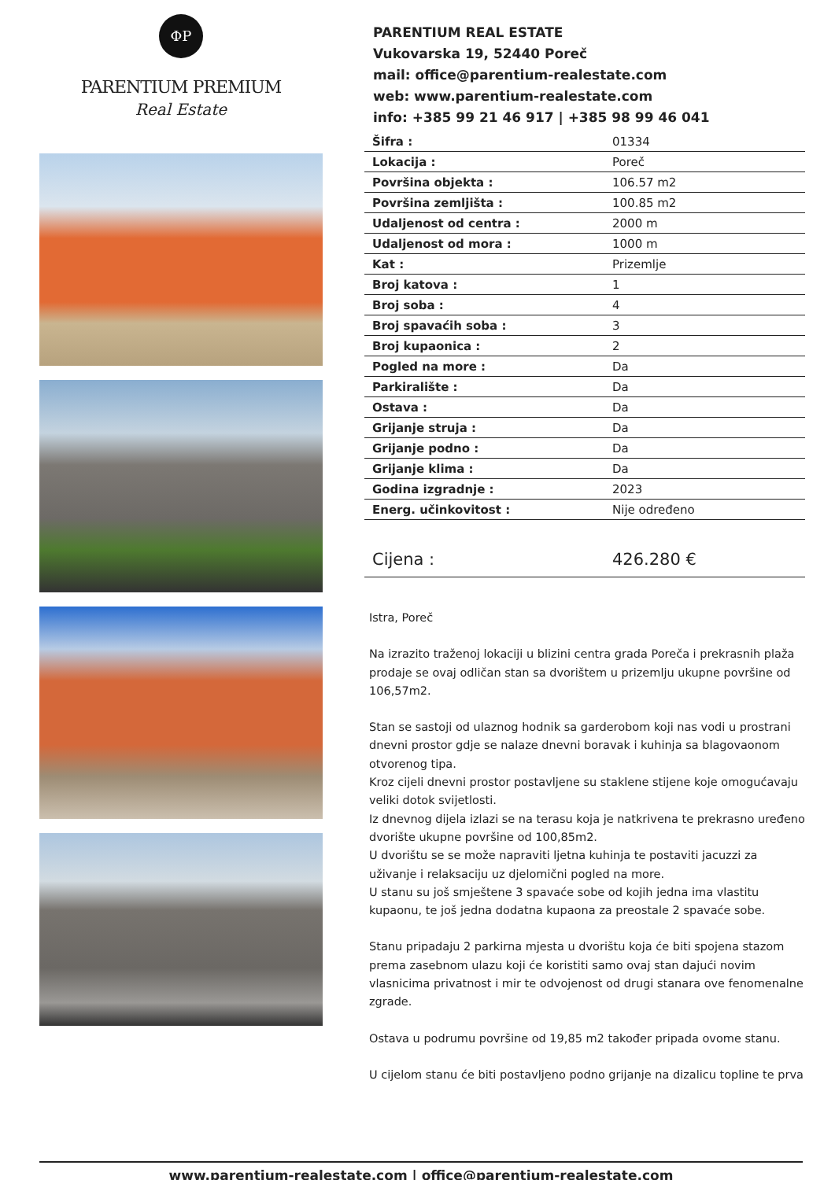ΦP
PARENTIUM PREMIUM
Real Estate
PARENTIUM REAL ESTATE
Vukovarska 19, 52440 Poreč
mail: office@parentium-realestate.com
web: www.parentium-realestate.com
info: +385 99 21 46 917 | +385 98 99 46 041
| Šifra : | 01334 |
| Lokacija : | Poreč |
| Površina objekta : | 106.57 m2 |
| Površina zemljišta : | 100.85 m2 |
| Udaljenost od centra : | 2000 m |
| Udaljenost od mora : | 1000 m |
| Kat : | Prizemlje |
| Broj katova : | 1 |
| Broj soba : | 4 |
| Broj spavaćih soba : | 3 |
| Broj kupaonica : | 2 |
| Pogled na more : | Da |
| Parkiralište : | Da |
| Ostava : | Da |
| Grijanje struja : | Da |
| Grijanje podno : | Da |
| Grijanje klima : | Da |
| Godina izgradnje : | 2023 |
| Energ. učinkovitost : | Nije određeno |
| Cijena : | 426.280 € |
Istra, Poreč
Na izrazito traženoj lokaciji u blizini centra grada Poreča i prekrasnih plaža prodaje se ovaj odličan stan sa dvorištem u prizemlju ukupne površine od 106,57m2.
Stan se sastoji od ulaznog hodnik sa garderobom koji nas vodi u prostrani dnevni prostor gdje se nalaze dnevni boravak i kuhinja sa blagovaonom otvorenog tipa.
Kroz cijeli dnevni prostor postavljene su staklene stijene koje omogućavaju veliki dotok svijetlosti.
Iz dnevnog dijela izlazi se na terasu koja je natkrivena te prekrasno uređeno dvorište ukupne površine od 100,85m2.
U dvorištu se se može napraviti ljetna kuhinja te postaviti jacuzzi za uživanje i relaksaciju uz djelomični pogled na more.
U stanu su još smještene 3 spavaće sobe od kojih jedna ima vlastitu kupaonu, te još jedna dodatna kupaona za preostale 2 spavaće sobe.
Stanu pripadaju 2 parkirna mjesta u dvorištu koja će biti spojena stazom prema zasebnom ulazu koji će koristiti samo ovaj stan dajući novim vlasnicima privatnost i mir te odvojenost od drugi stanara ove fenomenalne zgrade.
Ostava u podrumu površine od 19,85 m2 također pripada ovome stanu.
U cijelom stanu će biti postavljeno podno grijanje na dizalicu topline te prva
www.parentium-realestate.com | office@parentium-realestate.com